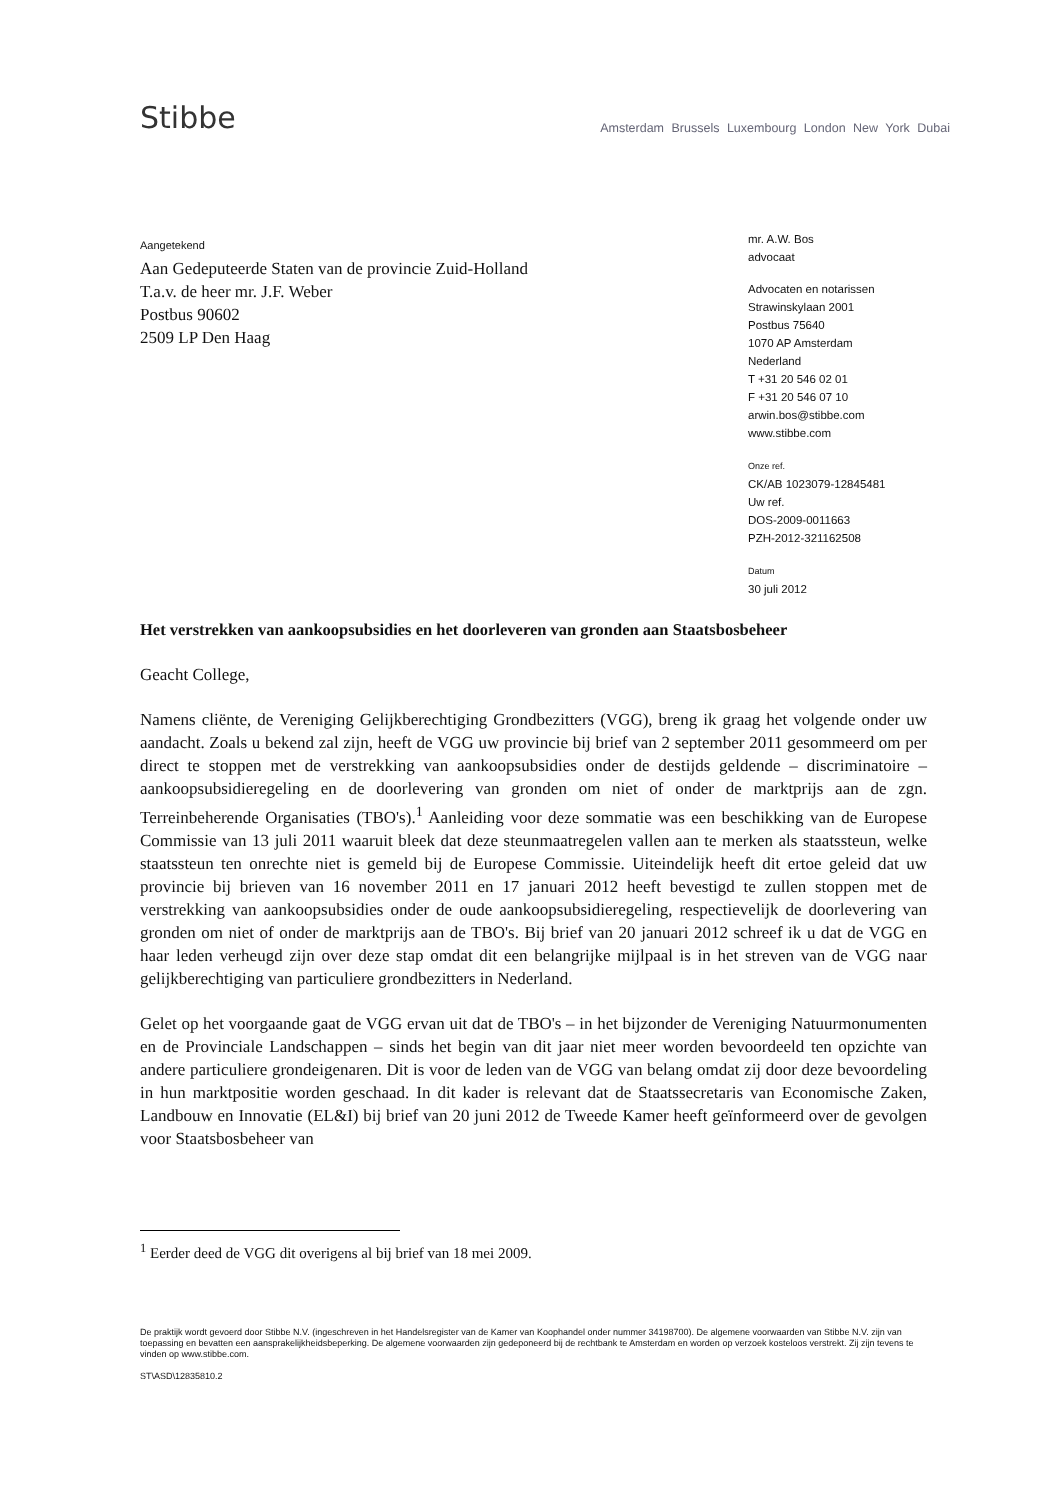Stibbe
Amsterdam Brussels Luxembourg London New York Dubai
Aangetekend
Aan Gedeputeerde Staten van de provincie Zuid-Holland
T.a.v. de heer mr. J.F. Weber
Postbus 90602
2509 LP Den Haag
mr. A.W. Bos
advocaat
Advocaten en notarissen
Strawinskylaan 2001
Postbus 75640
1070 AP Amsterdam
Nederland
T +31 20 546 02 01
F +31 20 546 07 10
arwin.bos@stibbe.com
www.stibbe.com
Onze ref.
CK/AB 1023079-12845481
Uw ref.
DOS-2009-0011663
PZH-2012-321162508
Datum
30 juli 2012
Het verstrekken van aankoopsubsidies en het doorleveren van gronden aan Staatsbosbeheer
Geacht College,
Namens cliënte, de Vereniging Gelijkberechtiging Grondbezitters (VGG), breng ik graag het volgende onder uw aandacht. Zoals u bekend zal zijn, heeft de VGG uw provincie bij brief van 2 september 2011 gesommeerd om per direct te stoppen met de verstrekking van aankoopsubsidies onder de destijds geldende – discriminatoire – aankoopsubsidieregeling en de doorlevering van gronden om niet of onder de marktprijs aan de zgn. Terreinbeherende Organisaties (TBO's).<sup>1</sup> Aanleiding voor deze sommatie was een beschikking van de Europese Commissie van 13 juli 2011 waaruit bleek dat deze steunmaatregelen vallen aan te merken als staatssteun, welke staatssteun ten onrechte niet is gemeld bij de Europese Commissie. Uiteindelijk heeft dit ertoe geleid dat uw provincie bij brieven van 16 november 2011 en 17 januari 2012 heeft bevestigd te zullen stoppen met de verstrekking van aankoopsubsidies onder de oude aankoopsubsidieregeling, respectievelijk de doorlevering van gronden om niet of onder de marktprijs aan de TBO's. Bij brief van 20 januari 2012 schreef ik u dat de VGG en haar leden verheugd zijn over deze stap omdat dit een belangrijke mijlpaal is in het streven van de VGG naar gelijkberechtiging van particuliere grondbezitters in Nederland.
Gelet op het voorgaande gaat de VGG ervan uit dat de TBO's – in het bijzonder de Vereniging Natuurmonumenten en de Provinciale Landschappen – sinds het begin van dit jaar niet meer worden bevoordeeld ten opzichte van andere particuliere grondeigenaren. Dit is voor de leden van de VGG van belang omdat zij door deze bevoordeling in hun marktpositie worden geschaad. In dit kader is relevant dat de Staatssecretaris van Economische Zaken, Landbouw en Innovatie (EL&I) bij brief van 20 juni 2012 de Tweede Kamer heeft geïnformeerd over de gevolgen voor Staatsbosbeheer van
<sup>1</sup> Eerder deed de VGG dit overigens al bij brief van 18 mei 2009.
De praktijk wordt gevoerd door Stibbe N.V. (ingeschreven in het Handelsregister van de Kamer van Koophandel onder nummer 34198700). De algemene voorwaarden van Stibbe N.V. zijn van toepassing en bevatten een aansprakelijkheidsbeperking. De algemene voorwaarden zijn gedeponeerd bij de rechtbank te Amsterdam en worden op verzoek kosteloos verstrekt. Zij zijn tevens te vinden op www.stibbe.com.
ST\ASD\12835810.2